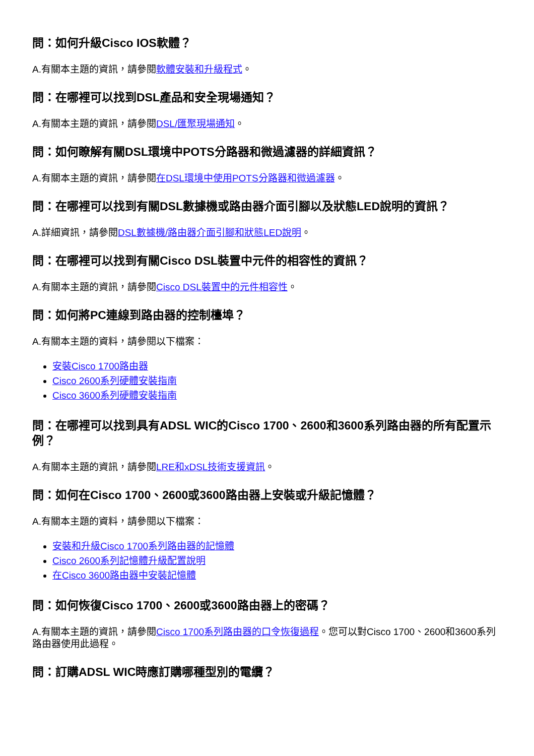問：如何升級Cisco IOS軟體？
A.有關本主題的資訊，請參閱軟體安裝和升級程式。
問：在哪裡可以找到DSL產品和安全現場通知？
A.有關本主題的資訊，請參閱DSL/匯聚現場通知。
問：如何瞭解有關DSL環境中POTS分路器和微過濾器的詳細資訊？
A.有關本主題的資訊，請參閱在DSL環境中使用POTS分路器和微過濾器。
問：在哪裡可以找到有關DSL數據機或路由器介面引腳以及狀態LED說明的資訊？
A.詳細資訊，請參閱DSL數據機/路由器介面引腳和狀態LED說明。
問：在哪裡可以找到有關Cisco DSL裝置中元件的相容性的資訊？
A.有關本主題的資訊，請參閱Cisco DSL裝置中的元件相容性。
問：如何將PC連線到路由器的控制檯埠？
A.有關本主題的資料，請參閱以下檔案：
安裝Cisco 1700路由器
Cisco 2600系列硬體安裝指南
Cisco 3600系列硬體安裝指南
問：在哪裡可以找到具有ADSL WIC的Cisco 1700、2600和3600系列路由器的所有配置示例？
A.有關本主題的資訊，請參閱LRE和xDSL技術支援資訊。
問：如何在Cisco 1700、2600或3600路由器上安裝或升級記憶體？
A.有關本主題的資料，請參閱以下檔案：
安裝和升級Cisco 1700系列路由器的記憶體
Cisco 2600系列記憶體升級配置說明
在Cisco 3600路由器中安裝記憶體
問：如何恢復Cisco 1700、2600或3600路由器上的密碼？
A.有關本主題的資訊，請參閱Cisco 1700系列路由器的口令恢復過程。您可以對Cisco 1700、2600和3600系列路由器使用此過程。
問：訂購ADSL WIC時應訂購哪種型別的電纜？